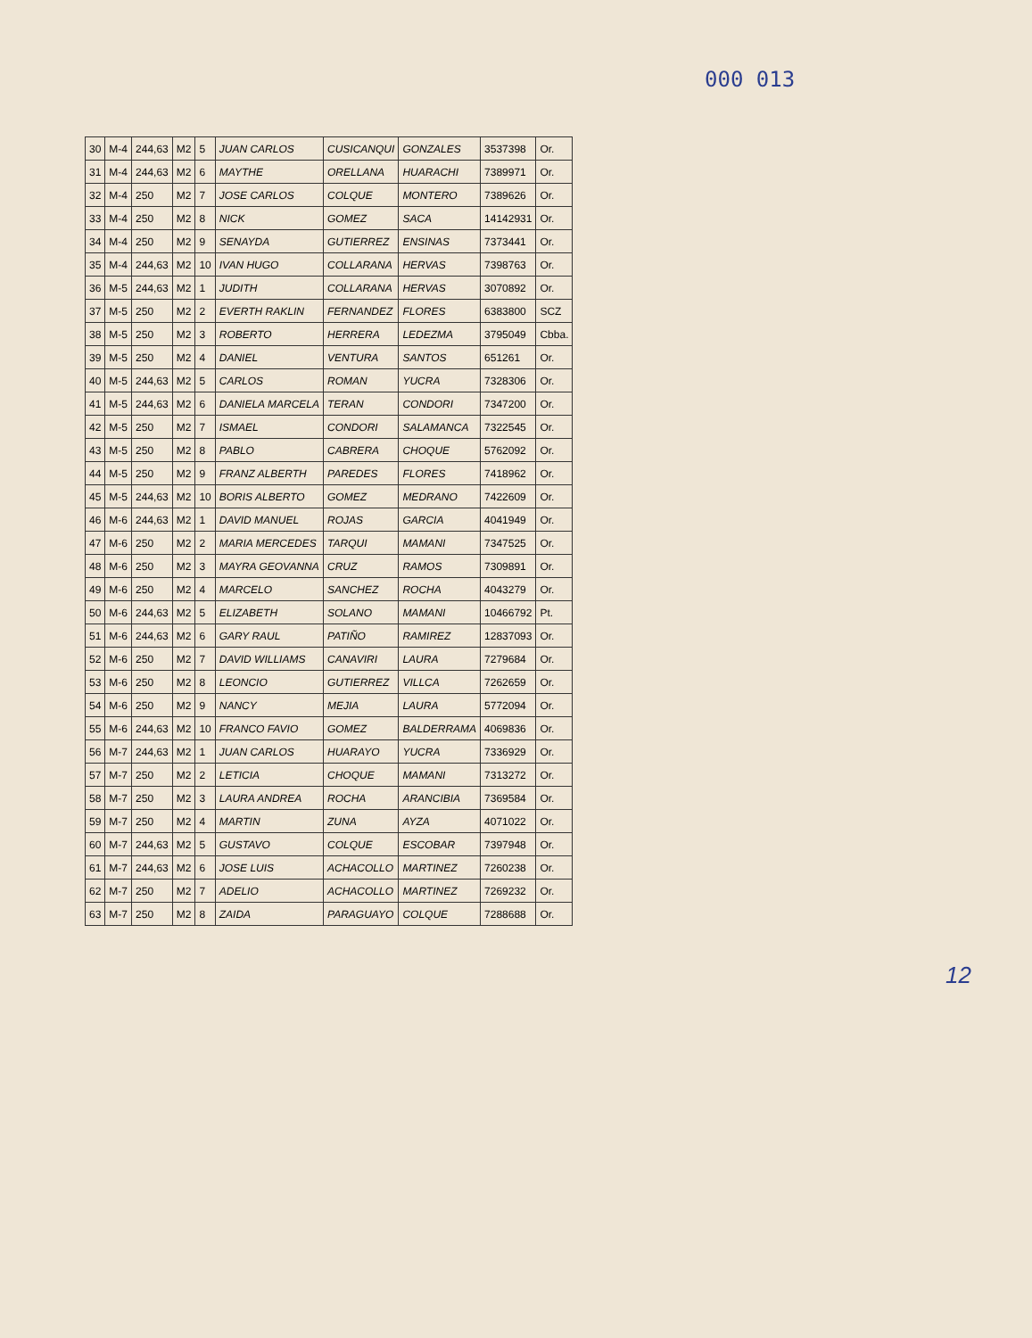000 013
| 30 | M-4 | 244,63 | M2 | 5 | JUAN CARLOS | CUSICANQUI | GONZALES | 3537398 | Or. |
| 31 | M-4 | 244,63 | M2 | 6 | MAYTHE | ORELLANA | HUARACHI | 7389971 | Or. |
| 32 | M-4 | 250 | M2 | 7 | JOSE CARLOS | COLQUE | MONTERO | 7389626 | Or. |
| 33 | M-4 | 250 | M2 | 8 | NICK | GOMEZ | SACA | 14142931 | Or. |
| 34 | M-4 | 250 | M2 | 9 | SENAYDA | GUTIERREZ | ENSINAS | 7373441 | Or. |
| 35 | M-4 | 244,63 | M2 | 10 | IVAN HUGO | COLLARANA | HERVAS | 7398763 | Or. |
| 36 | M-5 | 244,63 | M2 | 1 | JUDITH | COLLARANA | HERVAS | 3070892 | Or. |
| 37 | M-5 | 250 | M2 | 2 | EVERTH RAKLIN | FERNANDEZ | FLORES | 6383800 | SCZ |
| 38 | M-5 | 250 | M2 | 3 | ROBERTO | HERRERA | LEDEZMA | 3795049 | Cbba. |
| 39 | M-5 | 250 | M2 | 4 | DANIEL | VENTURA | SANTOS | 651261 | Or. |
| 40 | M-5 | 244,63 | M2 | 5 | CARLOS | ROMAN | YUCRA | 7328306 | Or. |
| 41 | M-5 | 244,63 | M2 | 6 | DANIELA MARCELA | TERAN | CONDORI | 7347200 | Or. |
| 42 | M-5 | 250 | M2 | 7 | ISMAEL | CONDORI | SALAMANCA | 7322545 | Or. |
| 43 | M-5 | 250 | M2 | 8 | PABLO | CABRERA | CHOQUE | 5762092 | Or. |
| 44 | M-5 | 250 | M2 | 9 | FRANZ ALBERTH | PAREDES | FLORES | 7418962 | Or. |
| 45 | M-5 | 244,63 | M2 | 10 | BORIS ALBERTO | GOMEZ | MEDRANO | 7422609 | Or. |
| 46 | M-6 | 244,63 | M2 | 1 | DAVID MANUEL | ROJAS | GARCIA | 4041949 | Or. |
| 47 | M-6 | 250 | M2 | 2 | MARIA MERCEDES | TARQUI | MAMANI | 7347525 | Or. |
| 48 | M-6 | 250 | M2 | 3 | MAYRA GEOVANNA | CRUZ | RAMOS | 7309891 | Or. |
| 49 | M-6 | 250 | M2 | 4 | MARCELO | SANCHEZ | ROCHA | 4043279 | Or. |
| 50 | M-6 | 244,63 | M2 | 5 | ELIZABETH | SOLANO | MAMANI | 10466792 | Pt. |
| 51 | M-6 | 244,63 | M2 | 6 | GARY RAUL | PATIÑO | RAMIREZ | 12837093 | Or. |
| 52 | M-6 | 250 | M2 | 7 | DAVID WILLIAMS | CANAVIRI | LAURA | 7279684 | Or. |
| 53 | M-6 | 250 | M2 | 8 | LEONCIO | GUTIERREZ | VILLCA | 7262659 | Or. |
| 54 | M-6 | 250 | M2 | 9 | NANCY | MEJIA | LAURA | 5772094 | Or. |
| 55 | M-6 | 244,63 | M2 | 10 | FRANCO FAVIO | GOMEZ | BALDERRAMA | 4069836 | Or. |
| 56 | M-7 | 244,63 | M2 | 1 | JUAN CARLOS | HUARAYO | YUCRA | 7336929 | Or. |
| 57 | M-7 | 250 | M2 | 2 | LETICIA | CHOQUE | MAMANI | 7313272 | Or. |
| 58 | M-7 | 250 | M2 | 3 | LAURA ANDREA | ROCHA | ARANCIBIA | 7369584 | Or. |
| 59 | M-7 | 250 | M2 | 4 | MARTIN | ZUNA | AYZA | 4071022 | Or. |
| 60 | M-7 | 244,63 | M2 | 5 | GUSTAVO | COLQUE | ESCOBAR | 7397948 | Or. |
| 61 | M-7 | 244,63 | M2 | 6 | JOSE LUIS | ACHACOLLO | MARTINEZ | 7260238 | Or. |
| 62 | M-7 | 250 | M2 | 7 | ADELIO | ACHACOLLO | MARTINEZ | 7269232 | Or. |
| 63 | M-7 | 250 | M2 | 8 | ZAIDA | PARAGUAYO | COLQUE | 7288688 | Or. |
12